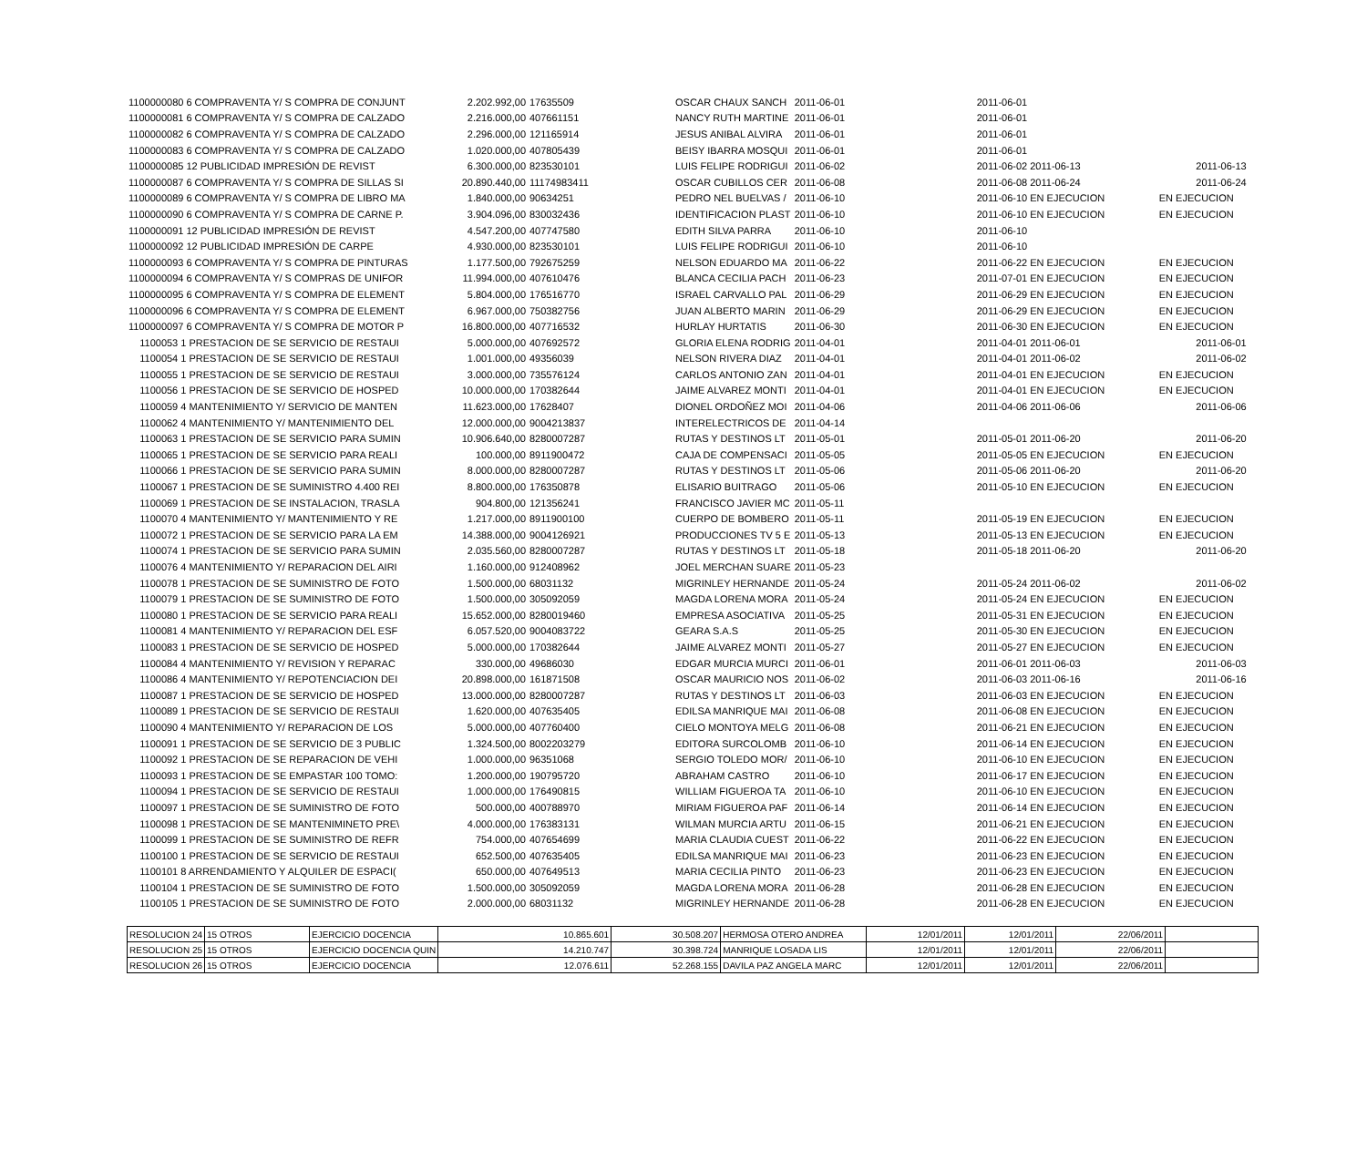| 1100000080 6 COMPRAVENTA Y/ S COMPRA DE CONJUNT | 2.202.992,00 | 17635509 | OSCAR CHAUX SANCH | 2011-06-01 | 2011-06-01 | |
| 1100000081 6 COMPRAVENTA Y/ S COMPRA DE CALZADO | 2.216.000,00 | 407661151 | NANCY RUTH MARTINE | 2011-06-01 | 2011-06-01 | |
| 1100000082 6 COMPRAVENTA Y/ S COMPRA DE CALZADO | 2.296.000,00 | 121165914 | JESUS ANIBAL ALVIRA | 2011-06-01 | 2011-06-01 | |
| 1100000083 6 COMPRAVENTA Y/ S COMPRA DE CALZADO | 1.020.000,00 | 407805439 | BEISY IBARRA MOSQUI | 2011-06-01 | 2011-06-01 | |
| 1100000085 12 PUBLICIDAD IMPRESIÓN DE REVIST | 6.300.000,00 | 823530101 | LUIS FELIPE RODRIGUI | 2011-06-02 | 2011-06-02 2011-06-13 | 2011-06-13 |
| 1100000087 6 COMPRAVENTA Y/ S COMPRA DE SILLAS SI | 20.890.440,00 | 11174983411 | OSCAR CUBILLOS CER | 2011-06-08 | 2011-06-08 2011-06-24 | 2011-06-24 |
| 1100000089 6 COMPRAVENTA Y/ S COMPRA DE LIBRO MA | 1.840.000,00 | 90634251 | PEDRO NEL BUELVAS / | 2011-06-10 | 2011-06-10 EN EJECUCION | EN EJECUCION |
| 1100000090 6 COMPRAVENTA Y/ S COMPRA DE CARNE P. | 3.904.096,00 | 830032436 | IDENTIFICACION PLAST | 2011-06-10 | 2011-06-10 EN EJECUCION | EN EJECUCION |
| 1100000091 12 PUBLICIDAD IMPRESIÓN DE REVIST | 4.547.200,00 | 407747580 | EDITH SILVA PARRA | 2011-06-10 | 2011-06-10 | |
| 1100000092 12 PUBLICIDAD IMPRESIÓN DE CARPE | 4.930.000,00 | 823530101 | LUIS FELIPE RODRIGUI | 2011-06-10 | 2011-06-10 | |
| 1100000093 6 COMPRAVENTA Y/ S COMPRA DE PINTURAS | 1.177.500,00 | 792675259 | NELSON EDUARDO MA | 2011-06-22 | 2011-06-22 EN EJECUCION | EN EJECUCION |
| 1100000094 6 COMPRAVENTA Y/ S COMPRAS DE UNIFOR | 11.994.000,00 | 407610476 | BLANCA CECILIA PACH | 2011-06-23 | 2011-07-01 EN EJECUCION | EN EJECUCION |
| 1100000095 6 COMPRAVENTA Y/ S COMPRA DE ELEMENT | 5.804.000,00 | 176516770 | ISRAEL CARVALLO PAL | 2011-06-29 | 2011-06-29 EN EJECUCION | EN EJECUCION |
| 1100000096 6 COMPRAVENTA Y/ S COMPRA DE ELEMENT | 6.967.000,00 | 750382756 | JUAN ALBERTO MARIN | 2011-06-29 | 2011-06-29 EN EJECUCION | EN EJECUCION |
| 1100000097 6 COMPRAVENTA Y/ S COMPRA DE MOTOR P | 16.800.000,00 | 407716532 | HURLAY HURTATIS | 2011-06-30 | 2011-06-30 EN EJECUCION | EN EJECUCION |
| 1100053 1 PRESTACION DE SE SERVICIO DE RESTAUI | 5.000.000,00 | 407692572 | GLORIA ELENA RODRIG | 2011-04-01 | 2011-04-01 2011-06-01 | 2011-06-01 |
| 1100054 1 PRESTACION DE SE SERVICIO DE RESTAUI | 1.001.000,00 | 49356039 | NELSON RIVERA DIAZ | 2011-04-01 | 2011-04-01 2011-06-02 | 2011-06-02 |
| 1100055 1 PRESTACION DE SE SERVICIO DE RESTAUI | 3.000.000,00 | 735576124 | CARLOS ANTONIO ZAN | 2011-04-01 | 2011-04-01 EN EJECUCION | EN EJECUCION |
| 1100056 1 PRESTACION DE SE SERVICIO DE HOSPED | 10.000.000,00 | 170382644 | JAIME ALVAREZ MONTI | 2011-04-01 | 2011-04-01 EN EJECUCION | EN EJECUCION |
| 1100059 4 MANTENIMIENTO Y/ SERVICIO DE MANTEN | 11.623.000,00 | 17628407 | DIONEL ORDOÑEZ MOI | 2011-04-06 | 2011-04-06 2011-06-06 | 2011-06-06 |
| 1100062 4 MANTENIMIENTO Y/ MANTENIMIENTO DEL | 12.000.000,00 | 9004213837 | INTERELECTRICOS DE | 2011-04-14 | | |
| 1100063 1 PRESTACION DE SE SERVICIO PARA SUMIN | 10.906.640,00 | 8280007287 | RUTAS Y DESTINOS LT | 2011-05-01 | 2011-05-01 2011-06-20 | 2011-06-20 |
| 1100065 1 PRESTACION DE SE SERVICIO PARA REALI | 100.000,00 | 8911900472 | CAJA DE COMPENSACI | 2011-05-05 | 2011-05-05 EN EJECUCION | EN EJECUCION |
| 1100066 1 PRESTACION DE SE SERVICIO PARA SUMIN | 8.000.000,00 | 8280007287 | RUTAS Y DESTINOS LT | 2011-05-06 | 2011-05-06 2011-06-20 | 2011-06-20 |
| 1100067 1 PRESTACION DE SE SUMINISTRO 4.400 REI | 8.800.000,00 | 176350878 | ELISARIO BUITRAGO | 2011-05-06 | 2011-05-10 EN EJECUCION | EN EJECUCION |
| 1100069 1 PRESTACION DE SE INSTALACION, TRASLA | 904.800,00 | 121356241 | FRANCISCO JAVIER MC | 2011-05-11 | | |
| 1100070 4 MANTENIMIENTO Y/ MANTENIMIENTO Y RE | 1.217.000,00 | 8911900100 | CUERPO DE BOMBERO | 2011-05-11 | 2011-05-19 EN EJECUCION | EN EJECUCION |
| 1100072 1 PRESTACION DE SE SERVICIO PARA LA EM | 14.388.000,00 | 9004126921 | PRODUCCIONES TV 5 E | 2011-05-13 | 2011-05-13 EN EJECUCION | EN EJECUCION |
| 1100074 1 PRESTACION DE SE SERVICIO PARA SUMIN | 2.035.560,00 | 8280007287 | RUTAS Y DESTINOS LT | 2011-05-18 | 2011-05-18 2011-06-20 | 2011-06-20 |
| 1100076 4 MANTENIMIENTO Y/ REPARACION DEL AIRI | 1.160.000,00 | 912408962 | JOEL MERCHAN SUARE | 2011-05-23 | | |
| 1100078 1 PRESTACION DE SE SUMINISTRO DE FOTO | 1.500.000,00 | 68031132 | MIGRINLEY HERNANDE | 2011-05-24 | 2011-05-24 2011-06-02 | 2011-06-02 |
| 1100079 1 PRESTACION DE SE SUMINISTRO DE FOTO | 1.500.000,00 | 305092059 | MAGDA LORENA MORA | 2011-05-24 | 2011-05-24 EN EJECUCION | EN EJECUCION |
| 1100080 1 PRESTACION DE SE SERVICIO PARA REALI | 15.652.000,00 | 8280019460 | EMPRESA ASOCIATIVA | 2011-05-25 | 2011-05-31 EN EJECUCION | EN EJECUCION |
| 1100081 4 MANTENIMIENTO Y/ REPARACION DEL ESF | 6.057.520,00 | 9004083722 | GEARA S.A.S | 2011-05-25 | 2011-05-30 EN EJECUCION | EN EJECUCION |
| 1100083 1 PRESTACION DE SE SERVICIO DE HOSPED | 5.000.000,00 | 170382644 | JAIME ALVAREZ MONTI | 2011-05-27 | 2011-05-27 EN EJECUCION | EN EJECUCION |
| 1100084 4 MANTENIMIENTO Y/ REVISION Y REPARAC | 330.000,00 | 49686030 | EDGAR MURCIA MURCI | 2011-06-01 | 2011-06-01 2011-06-03 | 2011-06-03 |
| 1100086 4 MANTENIMIENTO Y/ REPOTENCIACION DEI | 20.898.000,00 | 161871508 | OSCAR MAURICIO NOS | 2011-06-02 | 2011-06-03 2011-06-16 | 2011-06-16 |
| 1100087 1 PRESTACION DE SE SERVICIO DE HOSPED | 13.000.000,00 | 8280007287 | RUTAS Y DESTINOS LT | 2011-06-03 | 2011-06-03 EN EJECUCION | EN EJECUCION |
| 1100089 1 PRESTACION DE SE SERVICIO DE RESTAUI | 1.620.000,00 | 407635405 | EDILSA MANRIQUE MAI | 2011-06-08 | 2011-06-08 EN EJECUCION | EN EJECUCION |
| 1100090 4 MANTENIMIENTO Y/ REPARACION DE LOS | 5.000.000,00 | 407760400 | CIELO MONTOYA MELG | 2011-06-08 | 2011-06-21 EN EJECUCION | EN EJECUCION |
| 1100091 1 PRESTACION DE SE SERVICIO DE 3 PUBLIC | 1.324.500,00 | 8002203279 | EDITORA SURCOLOMB | 2011-06-10 | 2011-06-14 EN EJECUCION | EN EJECUCION |
| 1100092 1 PRESTACION DE SE REPARACION DE VEHI | 1.000.000,00 | 96351068 | SERGIO TOLEDO MOR/ | 2011-06-10 | 2011-06-10 EN EJECUCION | EN EJECUCION |
| 1100093 1 PRESTACION DE SE EMPASTAR 100 TOMO: | 1.200.000,00 | 190795720 | ABRAHAM CASTRO | 2011-06-10 | 2011-06-17 EN EJECUCION | EN EJECUCION |
| 1100094 1 PRESTACION DE SE SERVICIO DE RESTAUI | 1.000.000,00 | 176490815 | WILLIAM FIGUEROA TA | 2011-06-10 | 2011-06-10 EN EJECUCION | EN EJECUCION |
| 1100097 1 PRESTACION DE SE SUMINISTRO DE FOTO | 500.000,00 | 400788970 | MIRIAM FIGUEROA PAF | 2011-06-14 | 2011-06-14 EN EJECUCION | EN EJECUCION |
| 1100098 1 PRESTACION DE SE MANTENIMINETO PRE\ | 4.000.000,00 | 176383131 | WILMAN MURCIA ARTU | 2011-06-15 | 2011-06-21 EN EJECUCION | EN EJECUCION |
| 1100099 1 PRESTACION DE SE SUMINISTRO DE REFR | 754.000,00 | 407654699 | MARIA CLAUDIA CUEST | 2011-06-22 | 2011-06-22 EN EJECUCION | EN EJECUCION |
| 1100100 1 PRESTACION DE SE SERVICIO DE RESTAUI | 652.500,00 | 407635405 | EDILSA MANRIQUE MAI | 2011-06-23 | 2011-06-23 EN EJECUCION | EN EJECUCION |
| 1100101 8 ARRENDAMIENTO Y ALQUILER DE ESPACI( | 650.000,00 | 407649513 | MARIA CECILIA PINTO | 2011-06-23 | 2011-06-23 EN EJECUCION | EN EJECUCION |
| 1100104 1 PRESTACION DE SE SUMINISTRO DE FOTO | 1.500.000,00 | 305092059 | MAGDA LORENA MORA | 2011-06-28 | 2011-06-28 EN EJECUCION | EN EJECUCION |
| 1100105 1 PRESTACION DE SE SUMINISTRO DE FOTO | 2.000.000,00 | 68031132 | MIGRINLEY HERNANDE | 2011-06-28 | 2011-06-28 EN EJECUCION | EN EJECUCION |
| RESOLUCION 24 | 15 OTROS | EJERCICIO DOCENCIA | 10.865.601 | 30.508.207 | HERMOSA OTERO ANDREA | 12/01/2011 | 12/01/2011 | 22/06/2011 | |
| RESOLUCION 25 | 15 OTROS | EJERCICIO DOCENCIA QUIN | 14.210.747 | 30.398.724 | MANRIQUE LOSADA LIS | 12/01/2011 | 12/01/2011 | 22/06/2011 | |
| RESOLUCION 26 | 15 OTROS | EJERCICIO DOCENCIA | 12.076.611 | 52.268.155 | DAVILA PAZ ANGELA MARC | 12/01/2011 | 12/01/2011 | 22/06/2011 | |